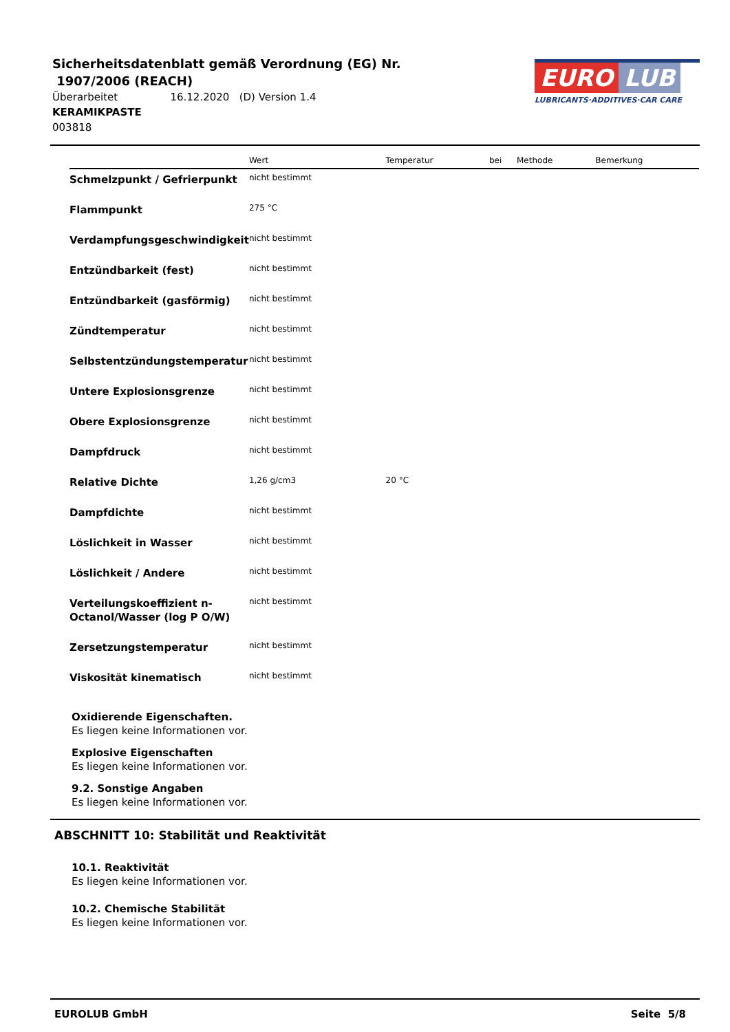Sicherheitsdatenblatt gemäß Verordnung (EG) Nr.
1907/2006 (REACH)
Überarbeitet 16.12.2020 (D) Version 1.4
KERAMIKPASTE
003818
EURO LUB
LUBRICANTS·ADDITIVES·CAR CARE
| | Wert | Temperatur | bei | Methode | Bemerkung |
| --- | --- | --- | --- | --- | --- |
| Schmelzpunkt / Gefrierpunkt | nicht bestimmt | | | | |
| Flammpunkt | 275 °C | | | | |
| Verdampfungsgeschwindigkeit | nicht bestimmt | | | | |
| Entzündbarkeit (fest) | nicht bestimmt | | | | |
| Entzündbarkeit (gasförmig) | nicht bestimmt | | | | |
| Zündtemperatur | nicht bestimmt | | | | |
| Selbstentzündungstemperatur | nicht bestimmt | | | | |
| Untere Explosionsgrenze | nicht bestimmt | | | | |
| Obere Explosionsgrenze | nicht bestimmt | | | | |
| Dampfdruck | nicht bestimmt | | | | |
| Relative Dichte | 1,26 g/cm3 | 20 °C | | | |
| Dampfdichte | nicht bestimmt | | | | |
| Löslichkeit in Wasser | nicht bestimmt | | | | |
| Löslichkeit / Andere | nicht bestimmt | | | | |
| Verteilungskoeffizient n-Octanol/Wasser (log P O/W) | nicht bestimmt | | | | |
| Zersetzungstemperatur | nicht bestimmt | | | | |
| Viskosität kinematisch | nicht bestimmt | | | | |
Oxidierende Eigenschaften.
Es liegen keine Informationen vor.
Explosive Eigenschaften
Es liegen keine Informationen vor.
9.2. Sonstige Angaben
Es liegen keine Informationen vor.
ABSCHNITT 10: Stabilität und Reaktivität
10.1. Reaktivität
Es liegen keine Informationen vor.
10.2. Chemische Stabilität
Es liegen keine Informationen vor.
EUROLUB GmbH Seite 5/8